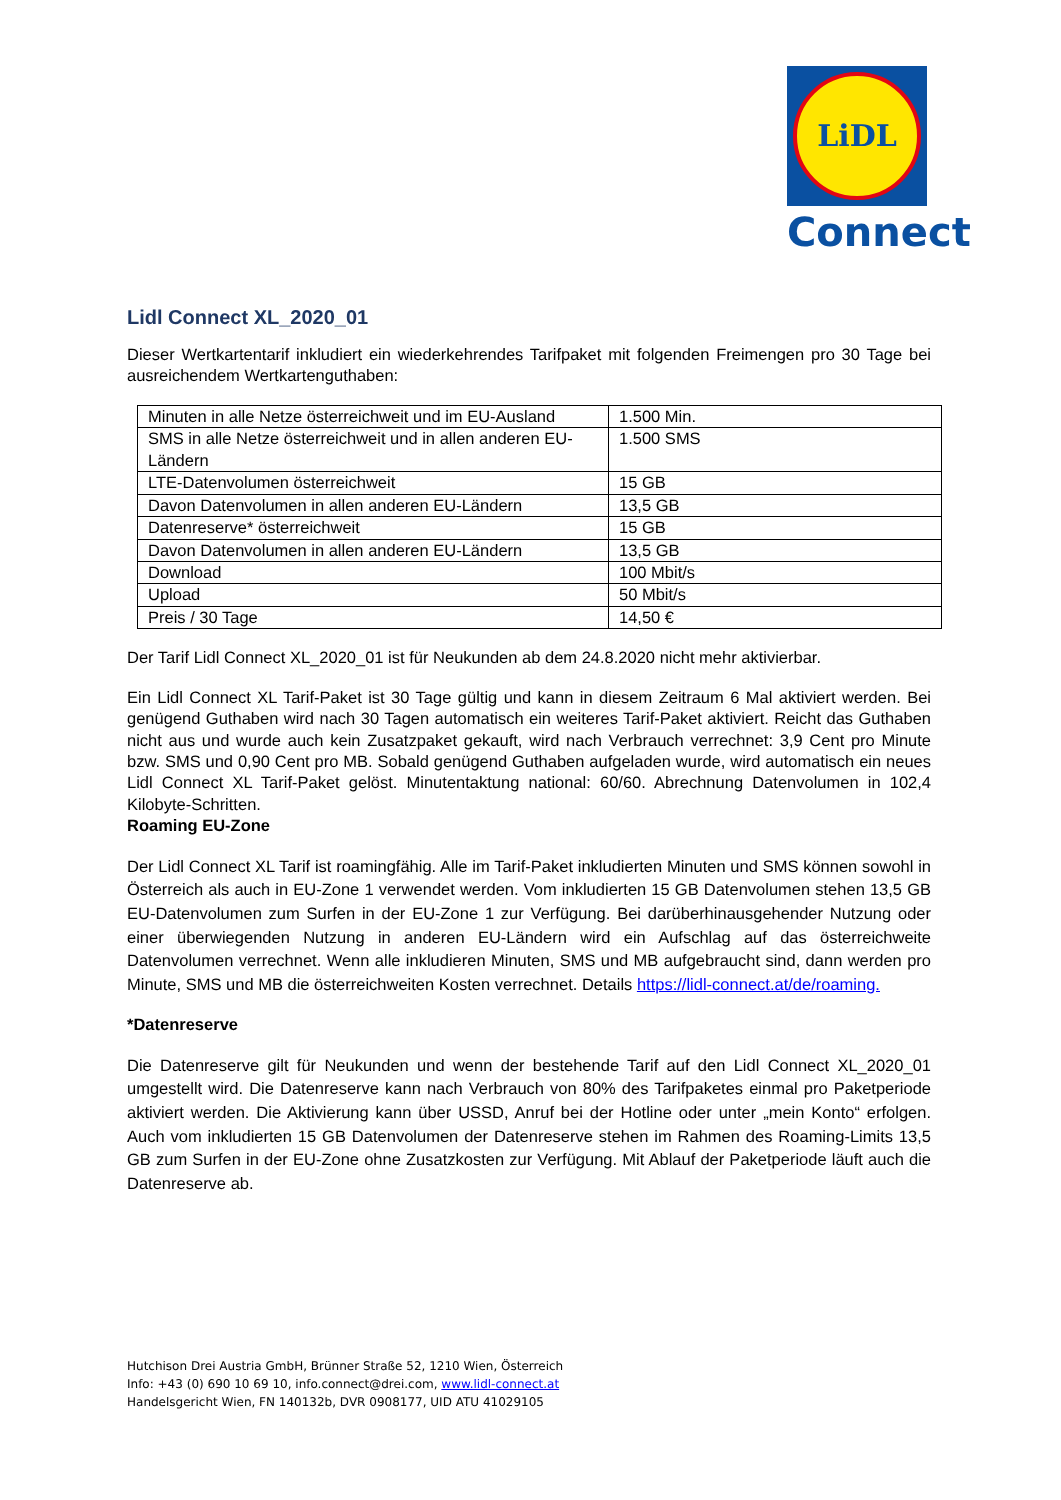LiDL
Connect
Lidl Connect XL_2020_01
Dieser Wertkartentarif inkludiert ein wiederkehrendes Tarifpaket mit folgenden Freimengen pro 30 Tage bei ausreichendem Wertkartenguthaben:
| Minuten in alle Netze österreichweit und im EU-Ausland | 1.500 Min. |
| SMS in alle Netze österreichweit und in allen anderen EU-Ländern | 1.500 SMS |
| LTE-Datenvolumen österreichweit | 15 GB |
| Davon Datenvolumen in allen anderen EU-Ländern | 13,5 GB |
| Datenreserve* österreichweit | 15 GB |
| Davon Datenvolumen in allen anderen EU-Ländern | 13,5 GB |
| Download | 100 Mbit/s |
| Upload | 50 Mbit/s |
| Preis / 30 Tage | 14,50 € |
Der Tarif Lidl Connect XL_2020_01 ist für Neukunden ab dem 24.8.2020 nicht mehr aktivierbar.
Ein Lidl Connect XL Tarif-Paket ist 30 Tage gültig und kann in diesem Zeitraum 6 Mal aktiviert werden. Bei genügend Guthaben wird nach 30 Tagen automatisch ein weiteres Tarif-Paket aktiviert. Reicht das Guthaben nicht aus und wurde auch kein Zusatzpaket gekauft, wird nach Verbrauch verrechnet: 3,9 Cent pro Minute bzw. SMS und 0,90 Cent pro MB. Sobald genügend Guthaben aufgeladen wurde, wird automatisch ein neues Lidl Connect XL Tarif-Paket gelöst. Minutentaktung national: 60/60. Abrechnung Datenvolumen in 102,4 Kilobyte-Schritten.
Roaming EU-Zone
Der Lidl Connect XL Tarif ist roamingfähig. Alle im Tarif-Paket inkludierten Minuten und SMS können sowohl in Österreich als auch in EU-Zone 1 verwendet werden. Vom inkludierten 15 GB Datenvolumen stehen 13,5 GB EU-Datenvolumen zum Surfen in der EU-Zone 1 zur Verfügung. Bei darüberhinausgehender Nutzung oder einer überwiegenden Nutzung in anderen EU-Ländern wird ein Aufschlag auf das österreichweite Datenvolumen verrechnet. Wenn alle inkludieren Minuten, SMS und MB aufgebraucht sind, dann werden pro Minute, SMS und MB die österreichweiten Kosten verrechnet. Details https://lidl-connect.at/de/roaming.
*Datenreserve
Die Datenreserve gilt für Neukunden und wenn der bestehende Tarif auf den Lidl Connect XL_2020_01 umgestellt wird. Die Datenreserve kann nach Verbrauch von 80% des Tarifpaketes einmal pro Paketperiode aktiviert werden. Die Aktivierung kann über USSD, Anruf bei der Hotline oder unter „mein Konto“ erfolgen. Auch vom inkludierten 15 GB Datenvolumen der Datenreserve stehen im Rahmen des Roaming-Limits 13,5 GB zum Surfen in der EU-Zone ohne Zusatzkosten zur Verfügung. Mit Ablauf der Paketperiode läuft auch die Datenreserve ab.
Hutchison Drei Austria GmbH, Brünner Straße 52, 1210 Wien, Österreich
Info: +43 (0) 690 10 69 10, info.connect@drei.com, www.lidl-connect.at
Handelsgericht Wien, FN 140132b, DVR 0908177, UID ATU 41029105